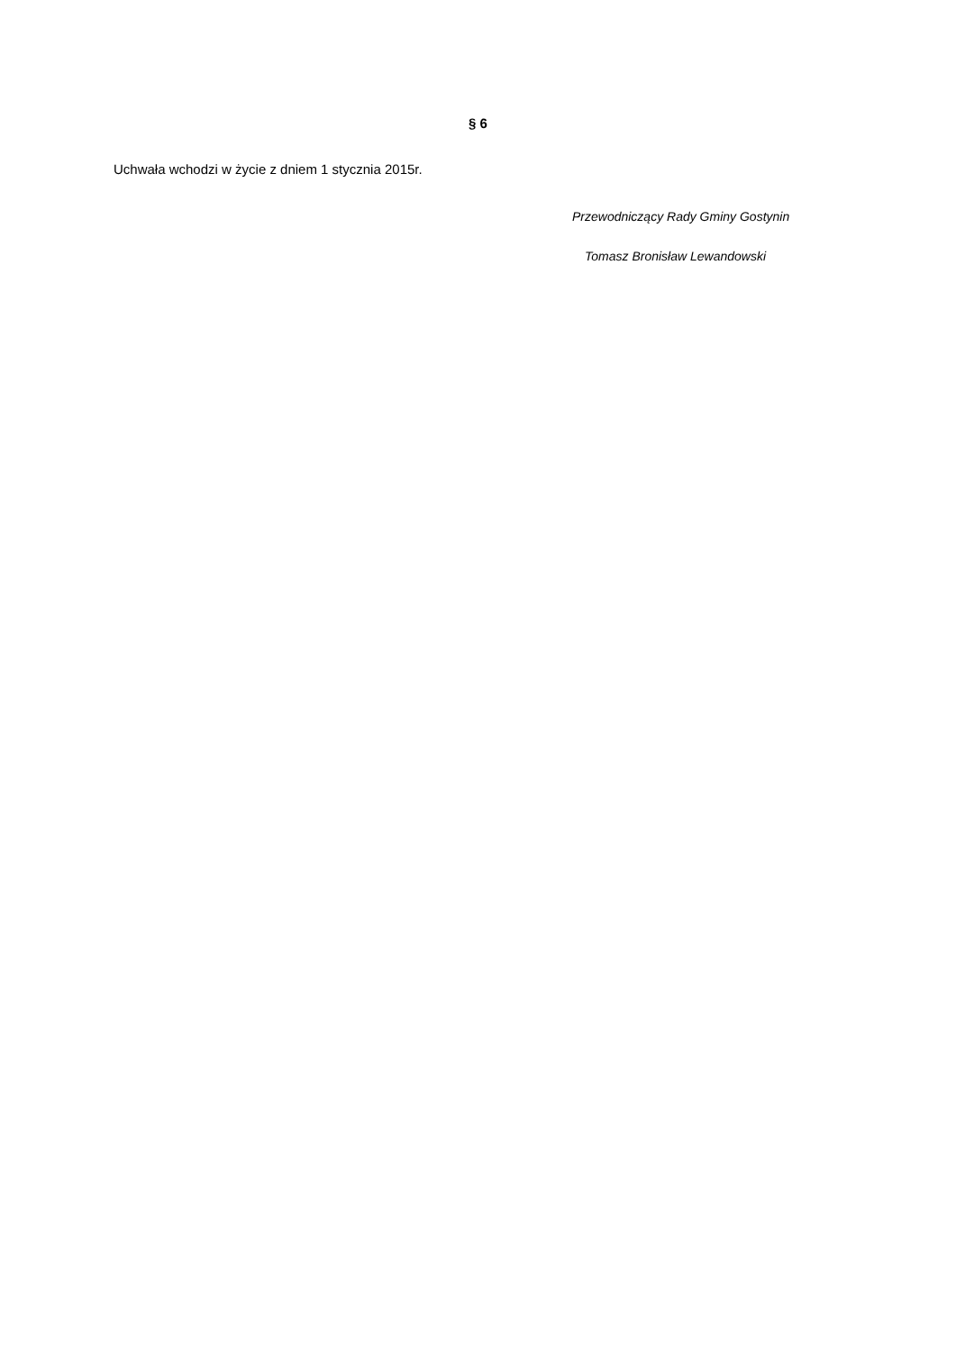§ 6
Uchwała wchodzi w życie z dniem 1 stycznia 2015r.
Przewodniczący Rady Gminy Gostynin
Tomasz Bronisław Lewandowski